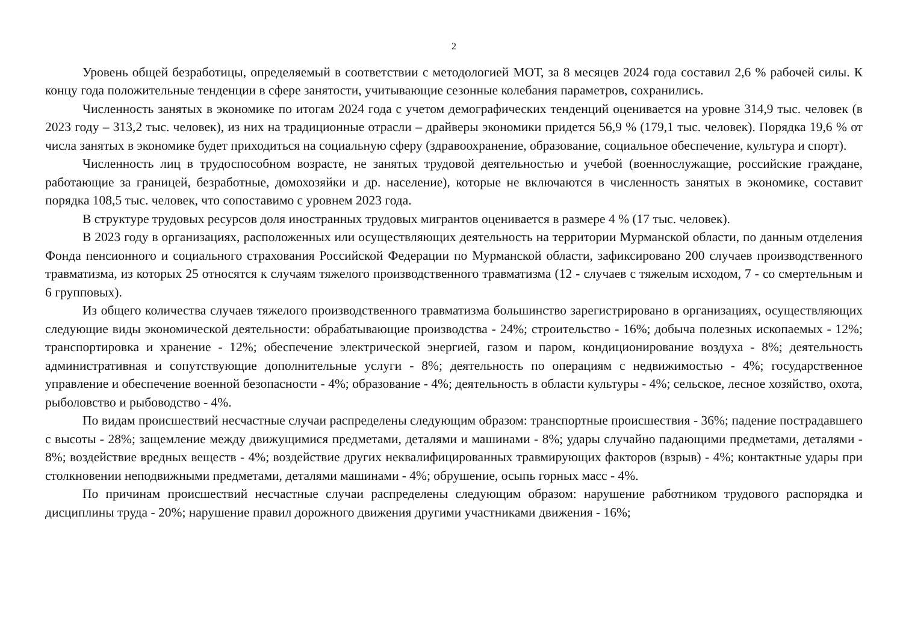2
Уровень общей безработицы, определяемый в соответствии с методологией МОТ, за 8 месяцев 2024 года составил 2,6 % рабочей силы. К концу года положительные тенденции в сфере занятости, учитывающие сезонные колебания параметров, сохранились.
Численность занятых в экономике по итогам 2024 года с учетом демографических тенденций оценивается на уровне 314,9 тыс. человек (в 2023 году – 313,2 тыс. человек), из них на традиционные отрасли – драйверы экономики придется 56,9 % (179,1 тыс. человек). Порядка 19,6 % от числа занятых в экономике будет приходиться на социальную сферу (здравоохранение, образование, социальное обеспечение, культура и спорт).
Численность лиц в трудоспособном возрасте, не занятых трудовой деятельностью и учебой (военнослужащие, российские граждане, работающие за границей, безработные, домохозяйки и др. население), которые не включаются в численность занятых в экономике, составит порядка 108,5 тыс. человек, что сопоставимо с уровнем 2023 года.
В структуре трудовых ресурсов доля иностранных трудовых мигрантов оценивается в размере 4 % (17 тыс. человек).
В 2023 году в организациях, расположенных или осуществляющих деятельность на территории Мурманской области, по данным отделения Фонда пенсионного и социального страхования Российской Федерации по Мурманской области, зафиксировано 200 случаев производственного травматизма, из которых 25 относятся к случаям тяжелого производственного травматизма (12 - случаев с тяжелым исходом, 7 - со смертельным и 6 групповых).
Из общего количества случаев тяжелого производственного травматизма большинство зарегистрировано в организациях, осуществляющих следующие виды экономической деятельности: обрабатывающие производства - 24%; строительство - 16%; добыча полезных ископаемых - 12%; транспортировка и хранение - 12%; обеспечение электрической энергией, газом и паром, кондиционирование воздуха - 8%; деятельность административная и сопутствующие дополнительные услуги - 8%; деятельность по операциям с недвижимостью - 4%; государственное управление и обеспечение военной безопасности - 4%; образование - 4%; деятельность в области культуры - 4%; сельское, лесное хозяйство, охота, рыболовство и рыбоводство - 4%.
По видам происшествий несчастные случаи распределены следующим образом: транспортные происшествия - 36%; падение пострадавшего с высоты - 28%; защемление между движущимися предметами, деталями и машинами - 8%; удары случайно падающими предметами, деталями - 8%; воздействие вредных веществ - 4%; воздействие других неквалифицированных травмирующих факторов (взрыв) - 4%; контактные удары при столкновении неподвижными предметами, деталями машинами - 4%; обрушение, осыпь горных масс - 4%.
По причинам происшествий несчастные случаи распределены следующим образом: нарушение работником трудового распорядка и дисциплины труда - 20%; нарушение правил дорожного движения другими участниками движения - 16%;